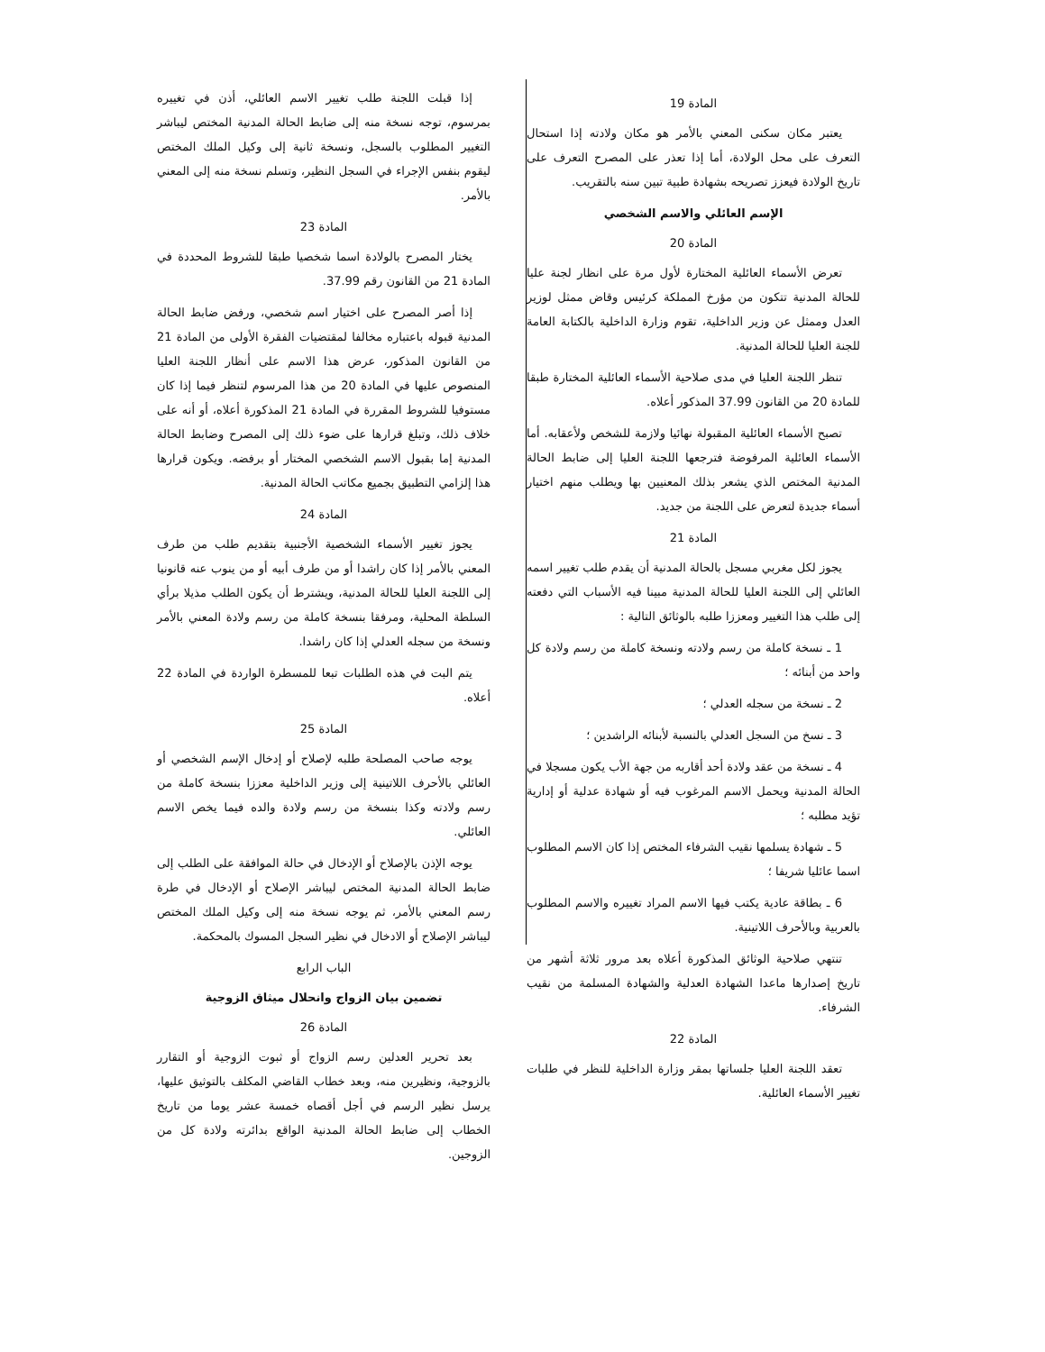المادة 19
يعتبر مكان سكنى المعني بالأمر هو مكان ولادته إذا استحال التعرف على محل الولادة، أما إذا تعذر على المصرح التعرف على تاريخ الولادة فيعزز تصريحه بشهادة طبية تبين سنه بالتقريب.
الإسم العائلي والاسم الشخصي
المادة 20
تعرض الأسماء العائلية المختارة لأول مرة على انظار لجنة عليا للحالة المدنية تتكون من مؤرخ المملكة كرئيس وقاض ممثل لوزير العدل وممثل عن وزير الداخلية، تقوم وزارة الداخلية بالكتابة العامة للجنة العليا للحالة المدنية.
تنظر اللجنة العليا في مدى صلاحية الأسماء العائلية المختارة طبقا للمادة 20 من القانون 37.99 المذكور أعلاه.
تصبح الأسماء العائلية المقبولة نهائيا ولازمة للشخص ولأعقابه. أما الأسماء العائلية المرفوضة فترجعها اللجنة العليا إلى ضابط الحالة المدنية المختص الذي يشعر بذلك المعنيين بها ويطلب منهم اختيار أسماء جديدة لتعرض على اللجنة من جديد.
المادة 21
يجوز لكل مغربي مسجل بالحالة المدنية أن يقدم طلب تغيير اسمه العائلي إلى اللجنة العليا للحالة المدنية مبينا فيه الأسباب التي دفعته إلى طلب هذا التغيير ومعززا طلبه بالوثائق التالية :
1 ـ نسخة كاملة من رسم ولادته ونسخة كاملة من رسم ولادة كل واحد من أبنائه ؛
2 ـ نسخة من سجله العدلي ؛
3 ـ نسخ من السجل العدلي بالنسبة لأبنائه الراشدين ؛
4 ـ نسخة من عقد ولادة أحد أقاربه من جهة الأب يكون مسجلا في الحالة المدنية ويحمل الاسم المرغوب فيه أو شهادة عدلية أو إدارية تؤيد مطلبه ؛
5 ـ شهادة يسلمها نقيب الشرفاء المختص إذا كان الاسم المطلوب اسما عائليا شريفا ؛
6 ـ بطاقة عادية يكتب فيها الاسم المراد تغييره والاسم المطلوب بالعربية وبالأحرف اللاتينية.
تنتهي صلاحية الوثائق المذكورة أعلاه بعد مرور ثلاثة أشهر من تاريخ إصدارها ماعدا الشهادة العدلية والشهادة المسلمة من نقيب الشرفاء.
المادة 22
تعقد اللجنة العليا جلساتها بمقر وزارة الداخلية للنظر في طلبات تغيير الأسماء العائلية.
إذا قبلت اللجنة طلب تغيير الاسم العائلي، أذن في تغييره بمرسوم، توجه نسخة منه إلى ضابط الحالة المدنية المختص ليباشر التغيير المطلوب بالسجل، ونسخة ثانية إلى وكيل الملك المختص ليقوم بنفس الإجراء في السجل النظير، وتسلم نسخة منه إلى المعني بالأمر.
المادة 23
يختار المصرح بالولادة اسما شخصيا طبقا للشروط المحددة في المادة 21 من القانون رقم 37.99.
إذا أصر المصرح على اختيار اسم شخصي، ورفض ضابط الحالة المدنية قبوله باعتباره مخالفا لمقتضيات الفقرة الأولى من المادة 21 من القانون المذكور، عرض هذا الاسم على أنظار اللجنة العليا المنصوص عليها في المادة 20 من هذا المرسوم لتنظر فيما إذا كان مستوفيا للشروط المقررة في المادة 21 المذكورة أعلاه، أو أنه على خلاف ذلك، وتبلغ قرارها على ضوء ذلك إلى المصرح وضابط الحالة المدنية إما بقبول الاسم الشخصي المختار أو برفضه. ويكون قرارها هذا إلزامي التطبيق بجميع مكاتب الحالة المدنية.
المادة 24
يجوز تغيير الأسماء الشخصية الأجنبية بتقديم طلب من طرف المعني بالأمر إذا كان راشدا أو من طرف أبيه أو من ينوب عنه قانونيا إلى اللجنة العليا للحالة المدنية، ويشترط أن يكون الطلب مذيلا برأي السلطة المحلية، ومرفقا بنسخة كاملة من رسم ولادة المعني بالأمر ونسخة من سجله العدلي إذا كان راشدا.
يتم البت في هذه الطلبات تبعا للمسطرة الواردة في المادة 22 أعلاه.
المادة 25
يوجه صاحب المصلحة طلبه لإصلاح أو إدخال الإسم الشخصي أو العائلي بالأحرف اللاتينية إلى وزير الداخلية معززا بنسخة كاملة من رسم ولادته وكذا بنسخة من رسم ولادة والده فيما يخص الاسم العائلي.
يوجه الإذن بالإصلاح أو الإدخال في حالة الموافقة على الطلب إلى ضابط الحالة المدنية المختص ليباشر الإصلاح أو الإدخال في طرة رسم المعني بالأمر، ثم يوجه نسخة منه إلى وكيل الملك المختص ليباشر الإصلاح أو الادخال في نظير السجل المسوك بالمحكمة.
الباب الرابع
تضمين بيان الزواج وانحلال ميثاق الزوجية
المادة 26
بعد تحرير العدلين رسم الزواج أو ثبوت الزوجية أو التقارر بالزوجية، ونظيرين منه، وبعد خطاب القاضي المكلف بالتوثيق عليها، يرسل نظير الرسم في أجل أقصاه خمسة عشر يوما من تاريخ الخطاب إلى ضابط الحالة المدنية الواقع بدائرته ولادة كل من الزوجين.